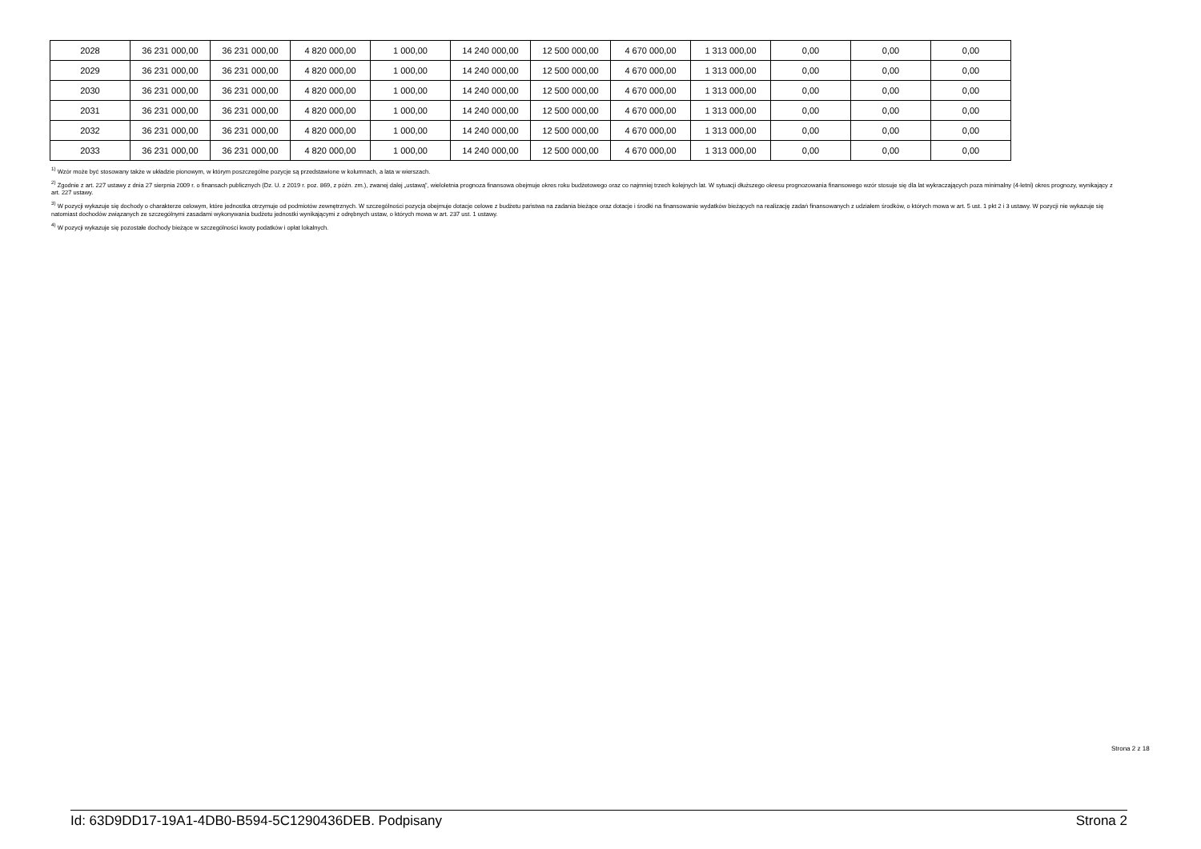| 2028 | 36 231 000,00 | 36 231 000,00 | 4 820 000,00 | 1 000,00 | 14 240 000,00 | 12 500 000,00 | 4 670 000,00 | 1 313 000,00 | 0,00 | 0,00 | 0,00 |
| 2029 | 36 231 000,00 | 36 231 000,00 | 4 820 000,00 | 1 000,00 | 14 240 000,00 | 12 500 000,00 | 4 670 000,00 | 1 313 000,00 | 0,00 | 0,00 | 0,00 |
| 2030 | 36 231 000,00 | 36 231 000,00 | 4 820 000,00 | 1 000,00 | 14 240 000,00 | 12 500 000,00 | 4 670 000,00 | 1 313 000,00 | 0,00 | 0,00 | 0,00 |
| 2031 | 36 231 000,00 | 36 231 000,00 | 4 820 000,00 | 1 000,00 | 14 240 000,00 | 12 500 000,00 | 4 670 000,00 | 1 313 000,00 | 0,00 | 0,00 | 0,00 |
| 2032 | 36 231 000,00 | 36 231 000,00 | 4 820 000,00 | 1 000,00 | 14 240 000,00 | 12 500 000,00 | 4 670 000,00 | 1 313 000,00 | 0,00 | 0,00 | 0,00 |
| 2033 | 36 231 000,00 | 36 231 000,00 | 4 820 000,00 | 1 000,00 | 14 240 000,00 | 12 500 000,00 | 4 670 000,00 | 1 313 000,00 | 0,00 | 0,00 | 0,00 |
<sup>1)</sup> Wzór może być stosowany także w układzie pionowym, w którym poszczególne pozycje są przedstawione w kolumnach, a lata w wierszach.
<sup>2)</sup> Zgodnie z art. 227 ustawy z dnia 27 sierpnia 2009 r. o finansach publicznych (Dz. U. z 2019 r. poz. 869, z późn. zm.), zwanej dalej „ustawą”, wieloletnia prognoza finansowa obejmuje okres roku budżetowego oraz co najmniej trzech kolejnych lat. W sytuacji dłuższego okresu prognozowania finansowego wzór stosuje się dla lat wykraczających poza minimalny (4-letni) okres prognozy, wynikający z art. 227 ustawy.
<sup>3)</sup> W pozycji wykazuje się dochody o charakterze celowym, które jednostka otrzymuje od podmiotów zewnętrznych. W szczególności pozycja obejmuje dotacje celowe z budżetu państwa na zadania bieżące oraz dotacje i środki na finansowanie wydatków bieżących na realizację zadań finansowanych z udziałem środków, o których mowa w art. 5 ust. 1 pkt 2 i 3 ustawy. W pozycji nie wykazuje się natomiast dochodów związanych ze szczególnymi zasadami wykonywania budżetu jednostki wynikającymi z odrębnych ustaw, o których mowa w art. 237 ust. 1 ustawy.
<sup>4)</sup> W pozycji wykazuje się pozostałe dochody bieżące w szczególności kwoty podatków i opłat lokalnych.
Strona 2 z 18
Id: 63D9DD17-19A1-4DB0-B594-5C1290436DEB. Podpisany Strona 2